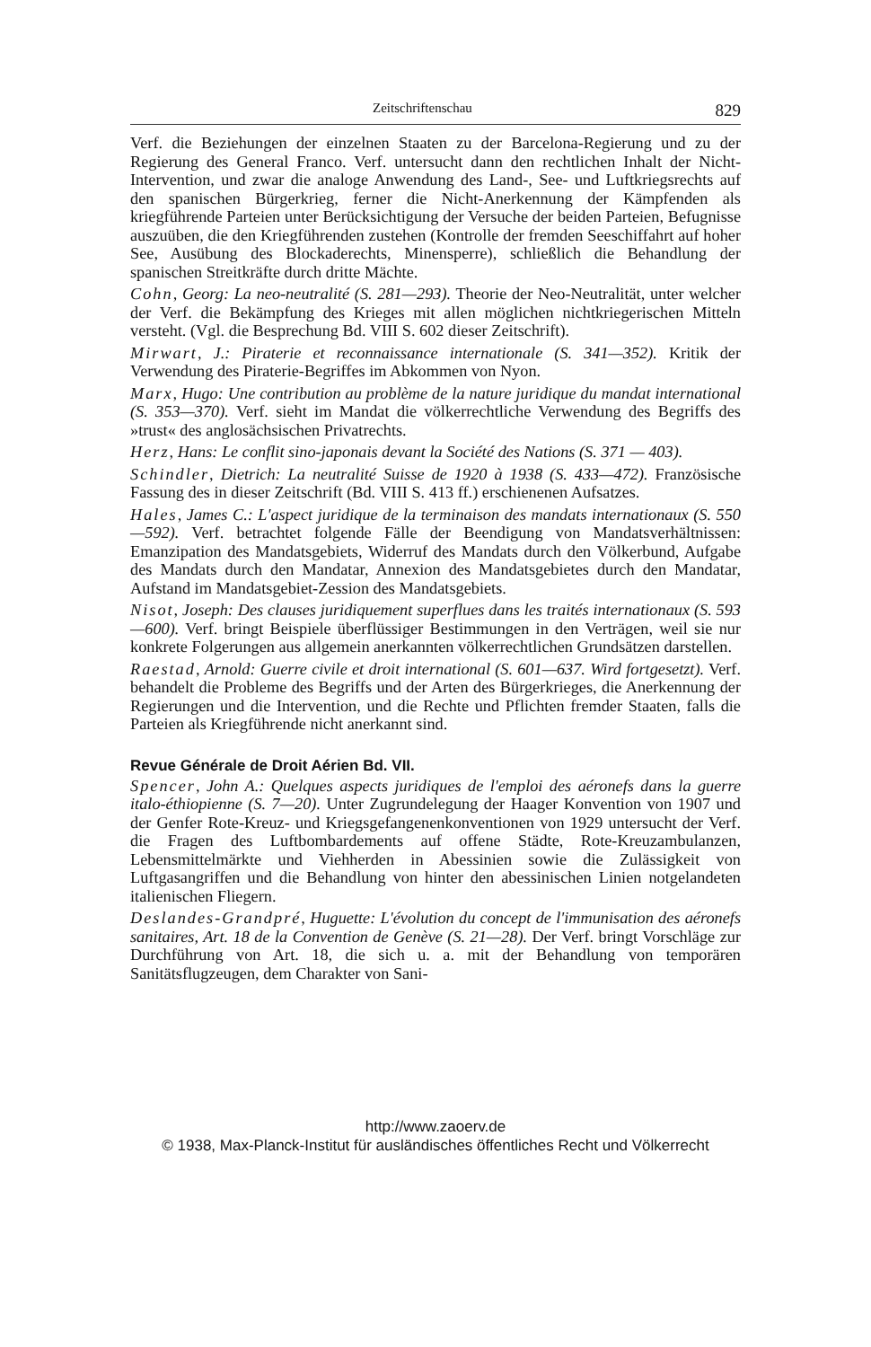Zeitschriftenschau 829
Verf. die Beziehungen der einzelnen Staaten zu der Barcelona-Regierung und zu der Regierung des General Franco. Verf. untersucht dann den rechtlichen Inhalt der Nicht-Intervention, und zwar die analoge Anwendung des Land-, See- und Luftkriegsrechts auf den spanischen Bürgerkrieg, ferner die Nicht-Anerkennung der Kämpfenden als kriegführende Parteien unter Berücksichtigung der Versuche der beiden Parteien, Befugnisse auszuüben, die den Kriegführenden zustehen (Kontrolle der fremden Seeschiffahrt auf hoher See, Ausübung des Blockaderechts, Minensperre), schließlich die Behandlung der spanischen Streitkräfte durch dritte Mächte.
Cohn, Georg: La neo-neutralité (S. 281—293). Theorie der Neo-Neutralität, unter welcher der Verf. die Bekämpfung des Krieges mit allen möglichen nichtkriegerischen Mitteln versteht. (Vgl. die Besprechung Bd. VIII S. 602 dieser Zeitschrift).
Mirwart, J.: Piraterie et reconnaissance internationale (S. 341—352). Kritik der Verwendung des Piraterie-Begriffes im Abkommen von Nyon.
Marx, Hugo: Une contribution au problème de la nature juridique du mandat international (S. 353—370). Verf. sieht im Mandat die völkerrechtliche Verwendung des Begriffs des »trust« des anglosächsischen Privatrechts.
Herz, Hans: Le conflit sino-japonais devant la Société des Nations (S. 371 — 403).
Schindler, Dietrich: La neutralité Suisse de 1920 à 1938 (S. 433—472). Französische Fassung des in dieser Zeitschrift (Bd. VIII S. 413 ff.) erschienenen Aufsatzes.
Hales, James C.: L'aspect juridique de la terminaison des mandats internationaux (S. 550—592). Verf. betrachtet folgende Fälle der Beendigung von Mandatsverhältnissen: Emanzipation des Mandatsgebiets, Widerruf des Mandats durch den Völkerbund, Aufgabe des Mandats durch den Mandatar, Annexion des Mandatsgebietes durch den Mandatar, Aufstand im Mandatsgebiet-Zession des Mandatsgebiets.
Nisot, Joseph: Des clauses juridiquement superflues dans les traités internationaux (S. 593—600). Verf. bringt Beispiele überflüssiger Bestimmungen in den Verträgen, weil sie nur konkrete Folgerungen aus allgemein anerkannten völkerrechtlichen Grundsätzen darstellen.
Raestad, Arnold: Guerre civile et droit international (S. 601—637. Wird fortgesetzt). Verf. behandelt die Probleme des Begriffs und der Arten des Bürgerkrieges, die Anerkennung der Regierungen und die Intervention, und die Rechte und Pflichten fremder Staaten, falls die Parteien als Kriegführende nicht anerkannt sind.
Revue Générale de Droit Aérien Bd. VII.
Spencer, John A.: Quelques aspects juridiques de l'emploi des aéronefs dans la guerre italo-éthiopienne (S. 7—20). Unter Zugrundelegung der Haager Konvention von 1907 und der Genfer Rote-Kreuz- und Kriegsgefangenenkonventionen von 1929 untersucht der Verf. die Fragen des Luftbombardements auf offene Städte, Rote-Kreuzambulanzen, Lebensmittelmärkte und Viehherden in Abessinien sowie die Zulässigkeit von Luftgasangriffen und die Behandlung von hinter den abessinischen Linien notgelandeten italienischen Fliegern.
Deslandes-Grandpré, Huguette: L'évolution du concept de l'immunisation des aéronefs sanitaires, Art. 18 de la Convention de Genève (S. 21—28). Der Verf. bringt Vorschläge zur Durchführung von Art. 18, die sich u. a. mit der Behandlung von temporären Sanitätsflugzeugen, dem Charakter von Sani-
http://www.zaoerv.de
© 1938, Max-Planck-Institut für ausländisches öffentliches Recht und Völkerrecht